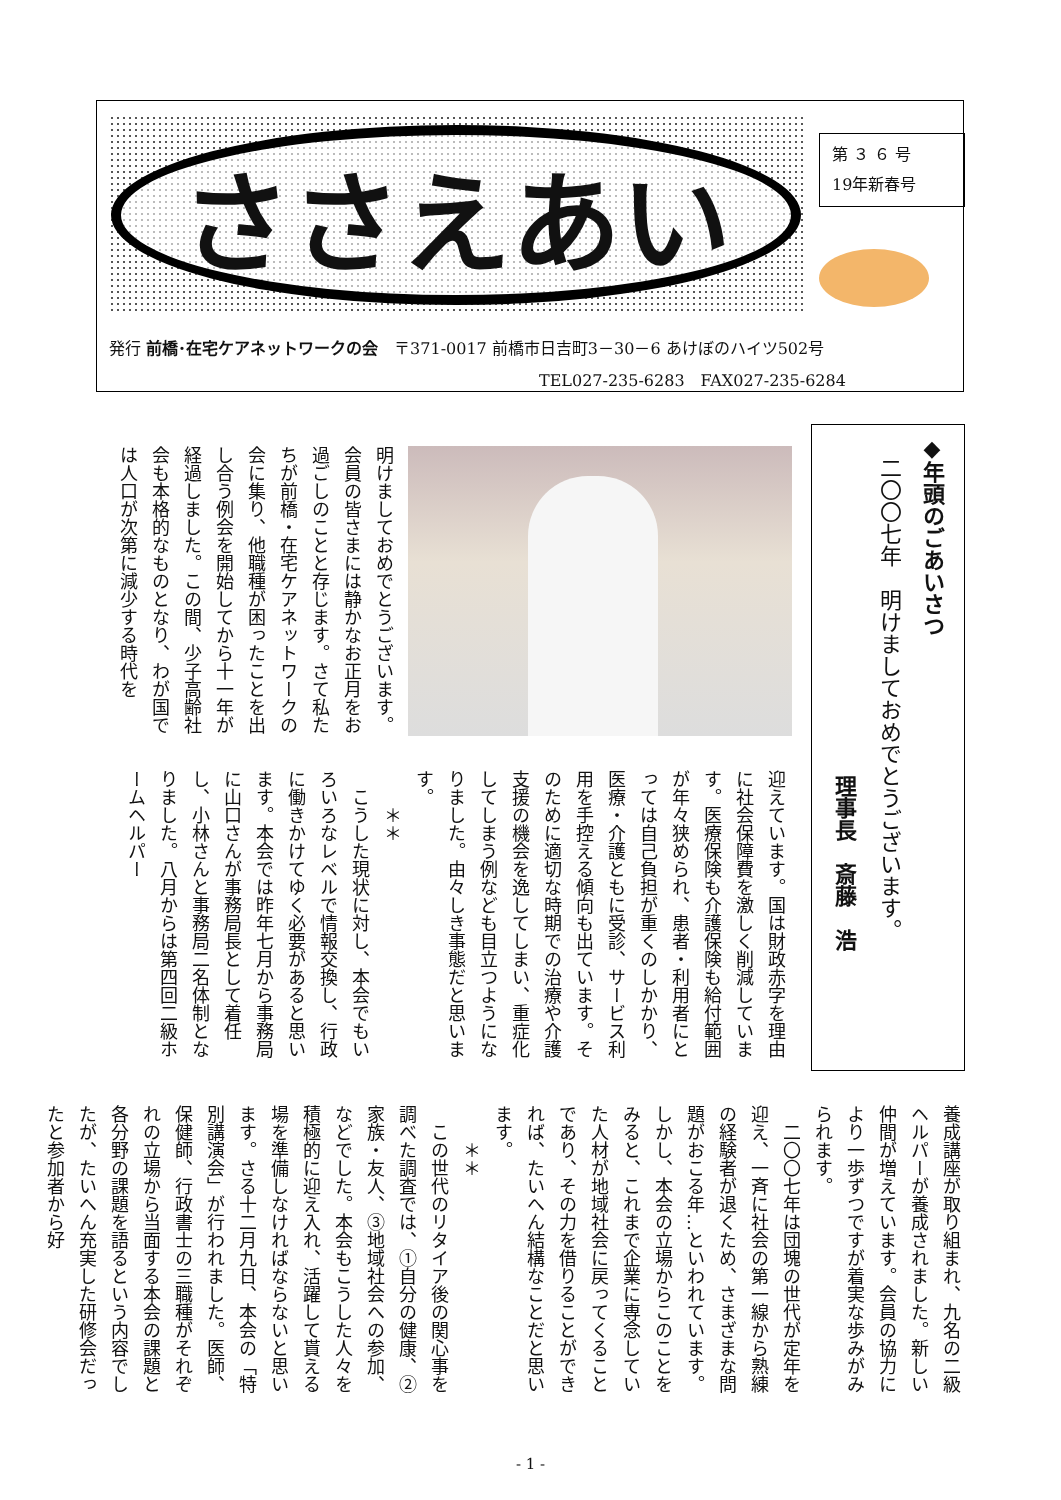ささえあい
第 ３ ６ 号
19年新春号
発行 前橋･在宅ケアネットワークの会　〒371-0017 前橋市日吉町3－30－6 あけぼのハイツ502号
TEL027-235-6283　FAX027-235-6284
◆年頭のごあいさつ
　二〇〇七年　明けましておめでとうございます。
理事長　斎藤　浩
明けましておめでとうございます。会員の皆さまには静かなお正月をお過ごしのことと存じます。さて私たちが前橋・在宅ケアネットワークの会に集り、他職種が困ったことを出し合う例会を開始してから十一年が経過しました。この間、少子高齢社会も本格的なものとなり、わが国では人口が次第に減少する時代を
迎えています。国は財政赤字を理由に社会保障費を激しく削減しています。医療保険も介護保険も給付範囲が年々狭められ、患者・利用者にとっては自己負担が重くのしかかり、医療・介護ともに受診、サービス利用を手控える傾向も出ています。そのために適切な時期での治療や介護支援の機会を逸してしまい、重症化してしまう例なども目立つようになりました。由々しき事態だと思います。
　　＊＊
　こうした現状に対し、本会でもいろいろなレベルで情報交換し、行政に働きかけてゆく必要があると思います。本会では昨年七月から事務局に山口さんが事務局長として着任し、小林さんと事務局二名体制となりました。八月からは第四回二級ホームヘルパー
養成講座が取り組まれ、九名の二級ヘルパーが養成されました。新しい仲間が増えています。会員の協力により一歩ずつですが着実な歩みがみられます。
　二〇〇七年は団塊の世代が定年を迎え、一斉に社会の第一線から熟練の経験者が退くため、さまざまな問題がおこる年…といわれています。しかし、本会の立場からこのことをみると、これまで企業に専念していた人材が地域社会に戻ってくることであり、その力を借りることができれば、たいへん結構なことだと思います。
　　＊＊
　この世代のリタイア後の関心事を調べた調査では、①自分の健康、②家族・友人、③地域社会への参加、などでした。本会もこうした人々を積極的に迎え入れ、活躍して貰える場を準備しなければならないと思います。さる十二月九日、本会の「特別講演会」が行われました。医師、保健師、行政書士の三職種がそれぞれの立場から当面する本会の課題と各分野の課題を語るという内容でしたが、たいへん充実した研修会だったと参加者から好
- 1 -